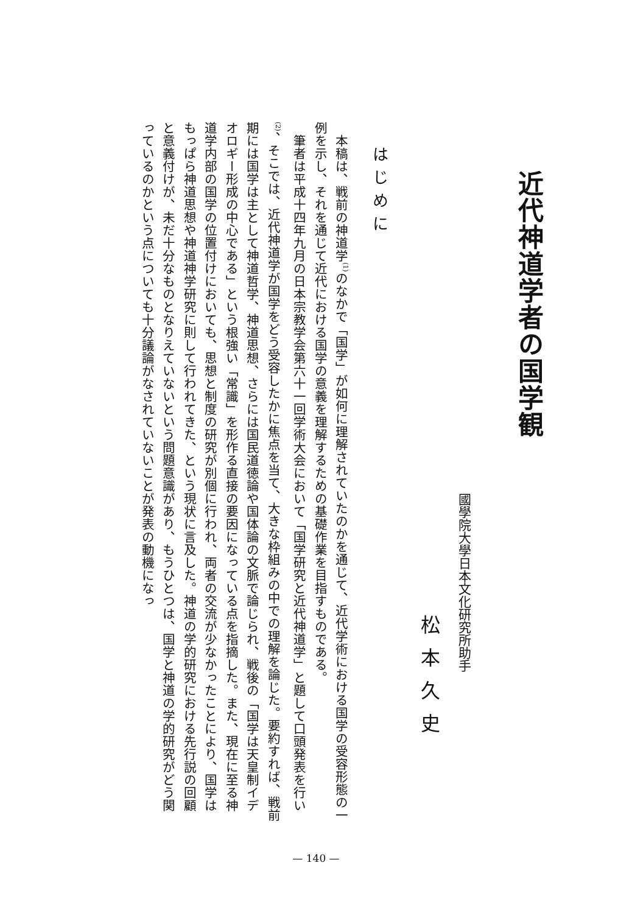近代神道学者の国学観
國學院大學日本文化研究所助手
松本久史
はじめに
本稿は、戦前の神道学<sup>(1)</sup>のなかで「国学」が如何に理解されていたのかを通じて、近代学術における国学の受容形態の一例を示し、それを通じて近代における国学の意義を理解するための基礎作業を目指すものである。
筆者は平成十四年九月の日本宗教学会第六十一回学術大会において「国学研究と近代神道学」と題して口頭発表を行い<sup>(2)</sup>、そこでは、近代神道学が国学をどう受容したかに焦点を当て、大きな枠組みの中での理解を論じた。要約すれば、戦前期には国学は主として神道哲学、神道思想、さらには国民道徳論や国体論の文脈で論じられ、戦後の「国学は天皇制イデオロギー形成の中心である」という根強い「常識」を形作る直接の要因になっている点を指摘した。また、現在に至る神道学内部の国学の位置付けにおいても、思想と制度の研究が別個に行われ、両者の交流が少なかったことにより、国学はもっぱら神道思想や神道神学研究に則して行われてきた、という現状に言及した。神道の学的研究における先行説の回顧と意義付けが、未だ十分なものとなりえていないという問題意識があり、もうひとつは、国学と神道の学的研究がどう関っているのかという点についても十分議論がなされていないことが発表の動機になっ
— 140 —